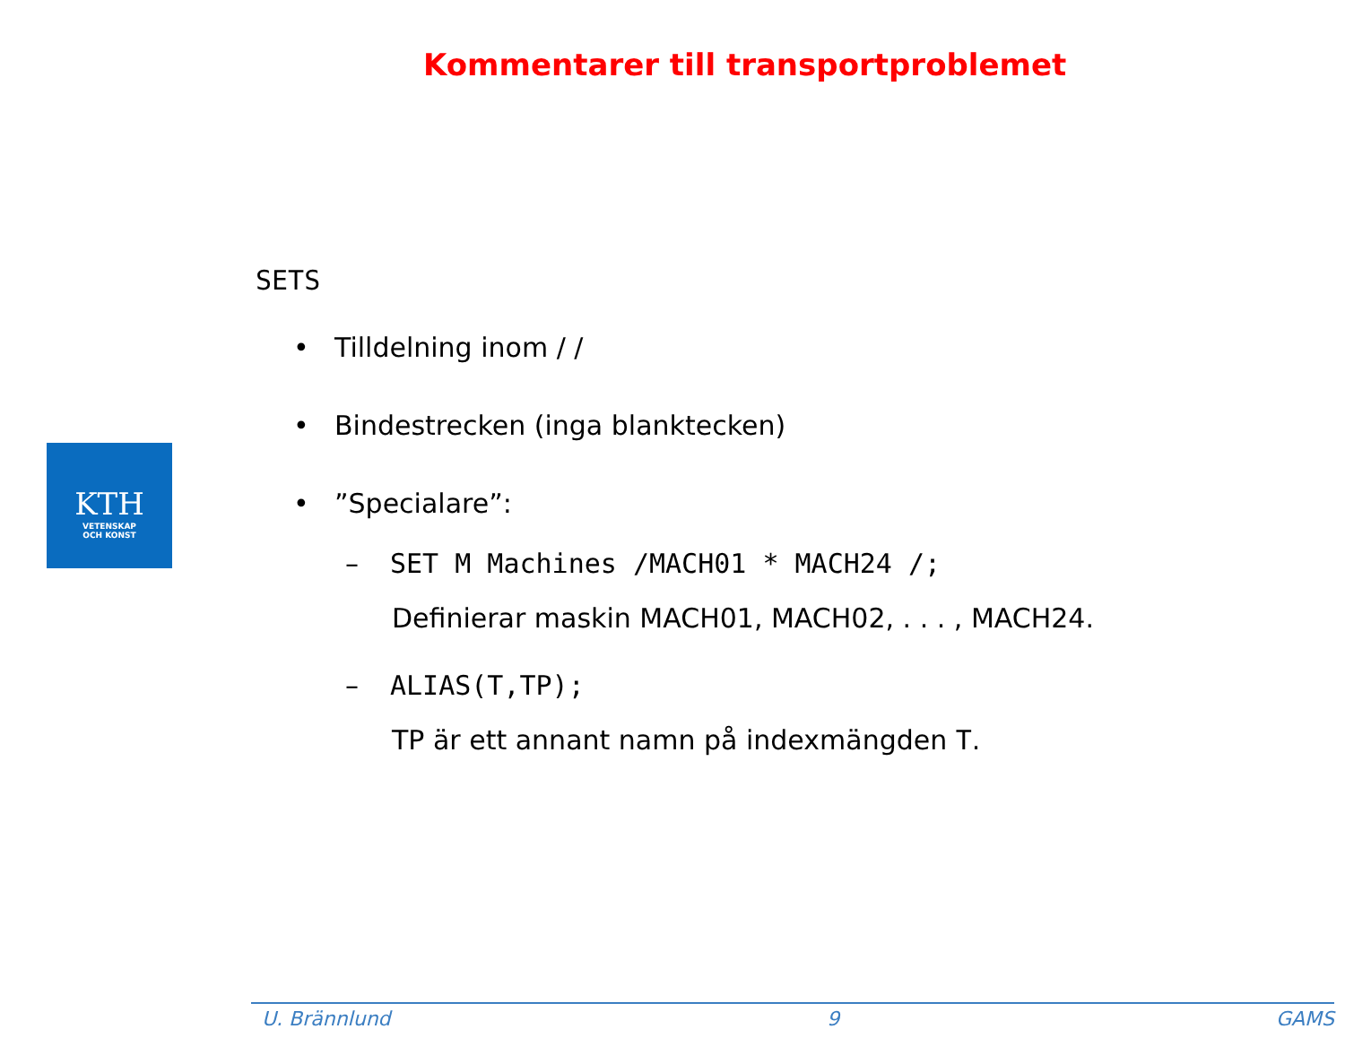Kommentarer till transportproblemet
KTH
VETENSKAP
OCH KONST
SETS
• Tilldelning inom / /
• Bindestrecken (inga blanktecken)
•”Specialare”:
– SET M Machines /MACH01 * MACH24 /;
Definierar maskin MACH01, MACH02, . . . , MACH24.
– ALIAS(T,TP);
TP är ett annant namn på indexmängden T.
U. Brännlund 9 GAMS